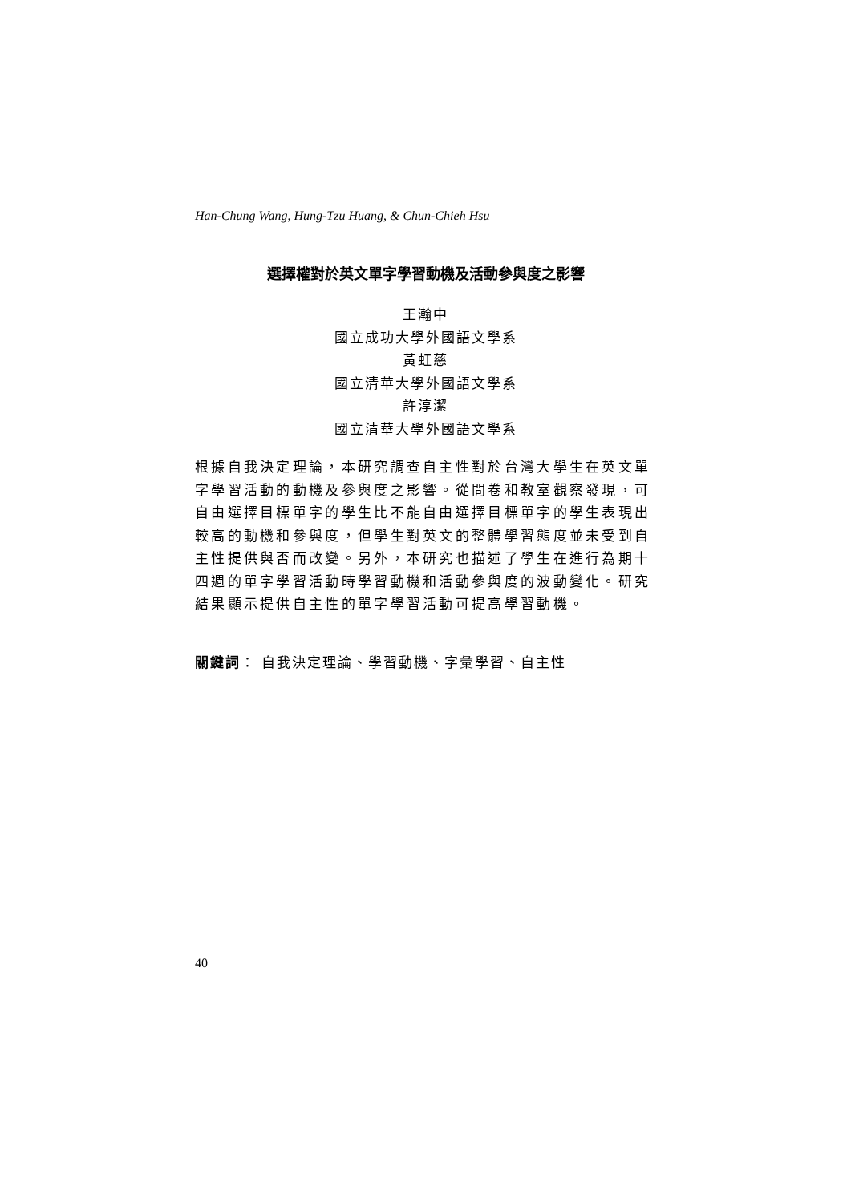Han-Chung Wang, Hung-Tzu Huang, & Chun-Chieh Hsu
選擇權對於英文單字學習動機及活動參與度之影響
王瀚中
國立成功大學外國語文學系
黃虹慈
國立清華大學外國語文學系
許淳潔
國立清華大學外國語文學系
根據自我決定理論，本研究調查自主性對於台灣大學生在英文單字學習活動的動機及參與度之影響。從問卷和教室觀察發現，可自由選擇目標單字的學生比不能自由選擇目標單字的學生表現出較高的動機和參與度，但學生對英文的整體學習態度並未受到自主性提供與否而改變。另外，本研究也描述了學生在進行為期十四週的單字學習活動時學習動機和活動參與度的波動變化。研究結果顯示提供自主性的單字學習活動可提高學習動機。
關鍵詞： 自我決定理論、學習動機、字彙學習、自主性
40